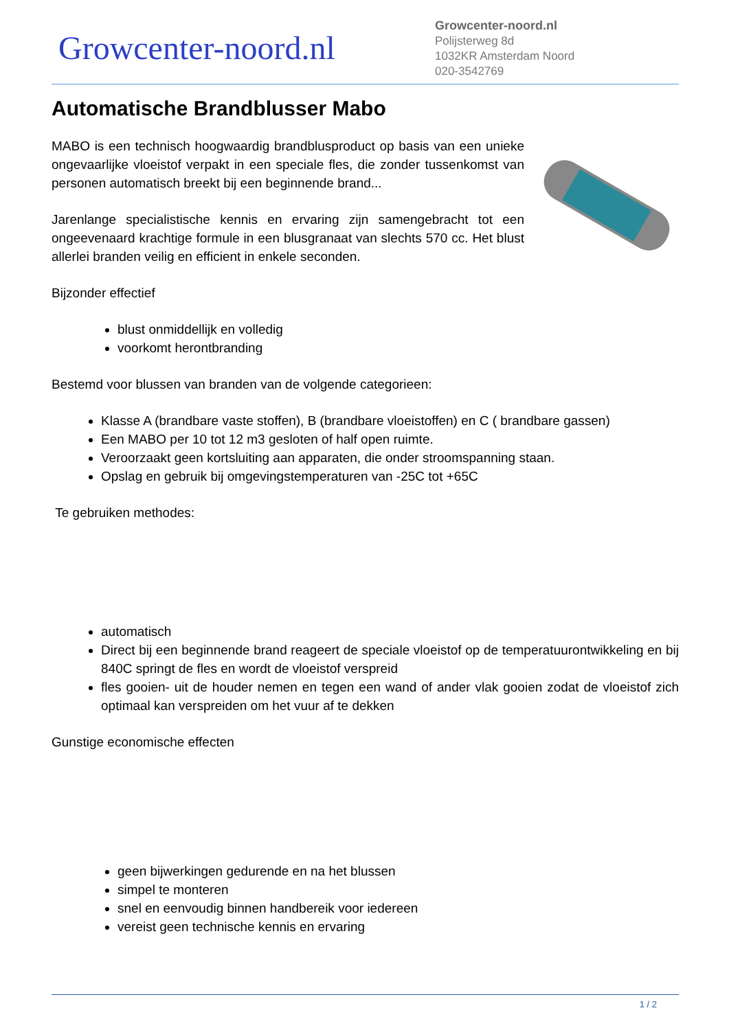Growcenter-noord.nl
Growcenter-noord.nl
Polijsterweg 8d
1032KR Amsterdam Noord
020-3542769
Automatische Brandblusser Mabo
MABO is een technisch hoogwaardig brandblusproduct op basis van een unieke ongevaarlijke vloeistof verpakt in een speciale fles, die zonder tussenkomst van personen automatisch breekt bij een beginnende brand...
Jarenlange specialistische kennis en ervaring zijn samengebracht tot een ongeevenaard krachtige formule in een blusgranaat van slechts 570 cc. Het blust allerlei branden veilig en efficient in enkele seconden.
Bijzonder effectief
blust onmiddellijk en volledig
voorkomt herontbranding
Bestemd voor blussen van branden van de volgende categorieen:
Klasse A (brandbare vaste stoffen), B (brandbare vloeistoffen) en C ( brandbare gassen)
Een MABO per 10 tot 12 m3 gesloten of half open ruimte.
Veroorzaakt geen kortsluiting aan apparaten, die onder stroomspanning staan.
Opslag en gebruik bij omgevingstemperaturen van -25C tot +65C
Te gebruiken methodes:
automatisch
Direct bij een beginnende brand reageert de speciale vloeistof op de temperatuurontwikkeling en bij 840C springt de fles en wordt de vloeistof verspreid
fles gooien- uit de houder nemen en tegen een wand of ander vlak gooien zodat de vloeistof zich optimaal kan verspreiden om het vuur af te dekken
Gunstige economische effecten
geen bijwerkingen gedurende en na het blussen
simpel te monteren
snel en eenvoudig binnen handbereik voor iedereen
vereist geen technische kennis en ervaring
1 / 2